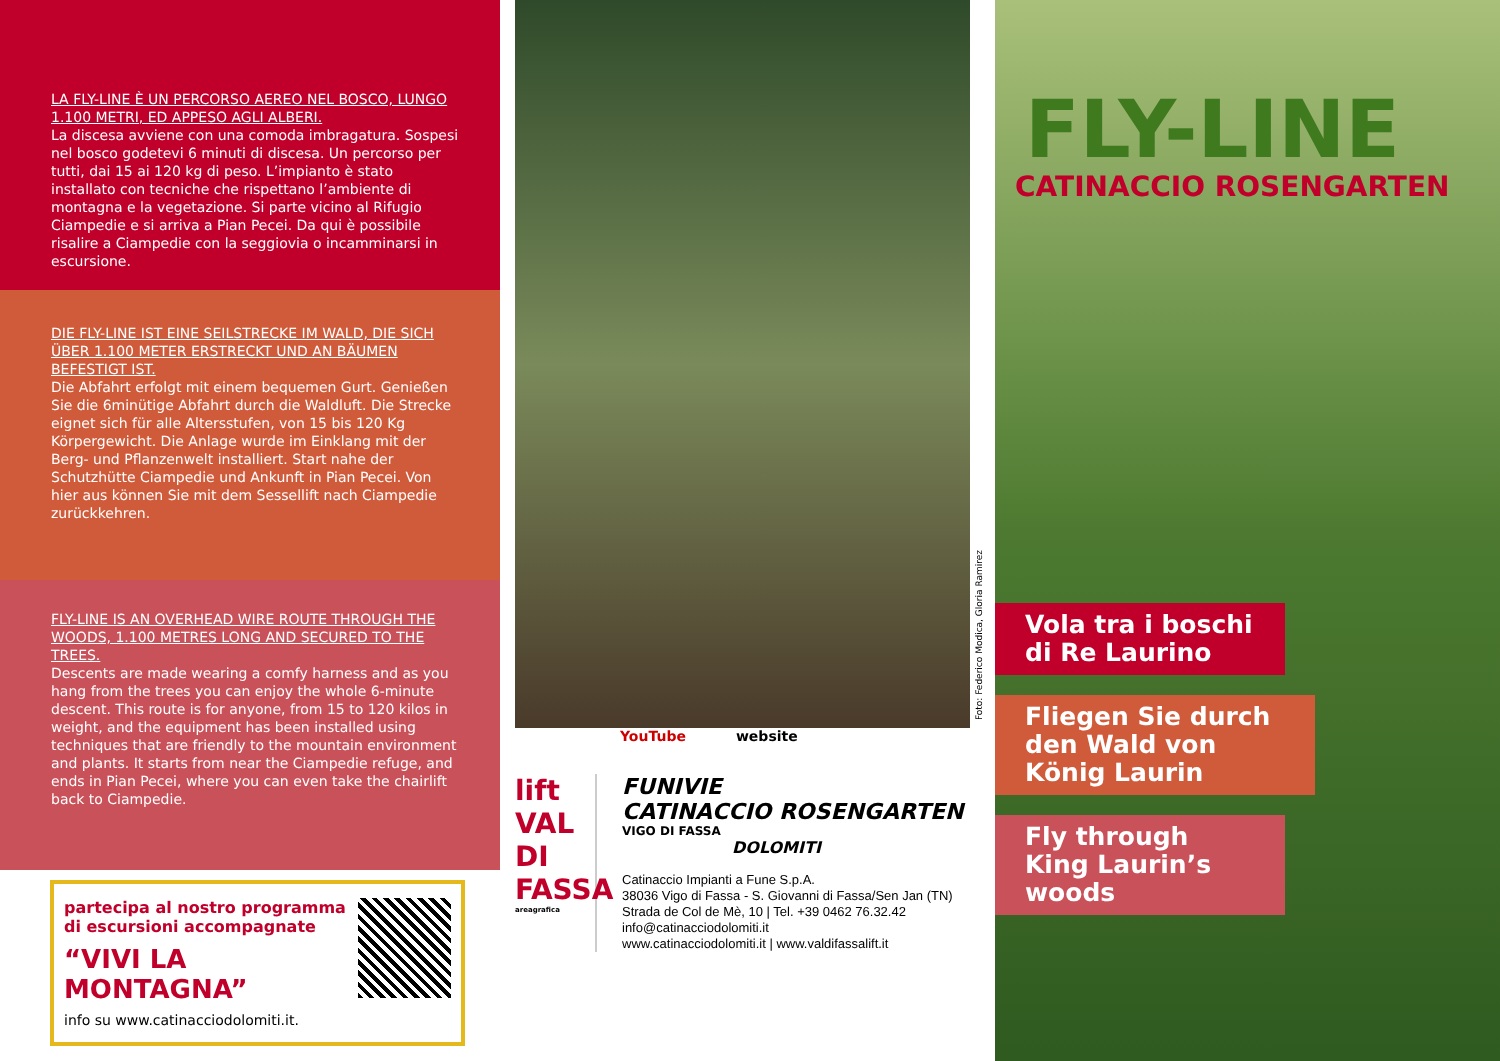LA FLY-LINE È UN PERCORSO AEREO NEL BOSCO, LUNGO 1.100 METRI, ED APPESO AGLI ALBERI.
La discesa avviene con una comoda imbragatura. Sospesi nel bosco godetevi 6 minuti di discesa. Un percorso per tutti, dai 15 ai 120 kg di peso. L’impianto è stato installato con tecniche che rispettano l’ambiente di montagna e la vegetazione. Si parte vicino al Rifugio Ciampedie e si arriva a Pian Pecei. Da qui è possibile risalire a Ciampedie con la seggiovia o incamminarsi in escursione.
DIE FLY-LINE IST EINE SEILSTRECKE IM WALD, DIE SICH ÜBER 1.100 METER ERSTRECKT UND AN BÄUMEN BEFESTIGT IST.
Die Abfahrt erfolgt mit einem bequemen Gurt. Genießen Sie die 6minütige Abfahrt durch die Waldluft. Die Strecke eignet sich für alle Altersstufen, von 15 bis 120 Kg Körpergewicht. Die Anlage wurde im Einklang mit der Berg- und Pflanzenwelt installiert. Start nahe der Schutzhütte Ciampedie und Ankunft in Pian Pecei. Von hier aus können Sie mit dem Sessellift nach Ciampedie zurückkehren.
FLY-LINE IS AN OVERHEAD WIRE ROUTE THROUGH THE WOODS, 1.100 METRES LONG AND SECURED TO THE TREES.
Descents are made wearing a comfy harness and as you hang from the trees you can enjoy the whole 6-minute descent. This route is for anyone, from 15 to 120 kilos in weight, and the equipment has been installed using techniques that are friendly to the mountain environment and plants. It starts from near the Ciampedie refuge, and ends in Pian Pecei, where you can even take the chairlift back to Ciampedie.
partecipa al nostro programma
di escursioni accompagnate
“VIVI LA MONTAGNA”
info su www.catinacciodolomiti.it.
Foto: Federico Modica, Gloria Ramirez
YouTube website
lift VAL DI FASSA
areagrafica
FUNIVIE
CATINACCIO ROSENGARTEN
VIGO DI FASSA
DOLOMITI
Catinaccio Impianti a Fune S.p.A.
38036 Vigo di Fassa - S. Giovanni di Fassa/Sen Jan (TN)
Strada de Col de Mè, 10 | Tel. +39 0462 76.32.42
info@catinacciodolomiti.it
www.catinacciodolomiti.it | www.valdifassalift.it
FLY-LINE
CATINACCIO ROSENGARTEN
Vola tra i boschi di Re Laurino
Fliegen Sie durch den Wald von König Laurin
Fly through King Laurin’s woods